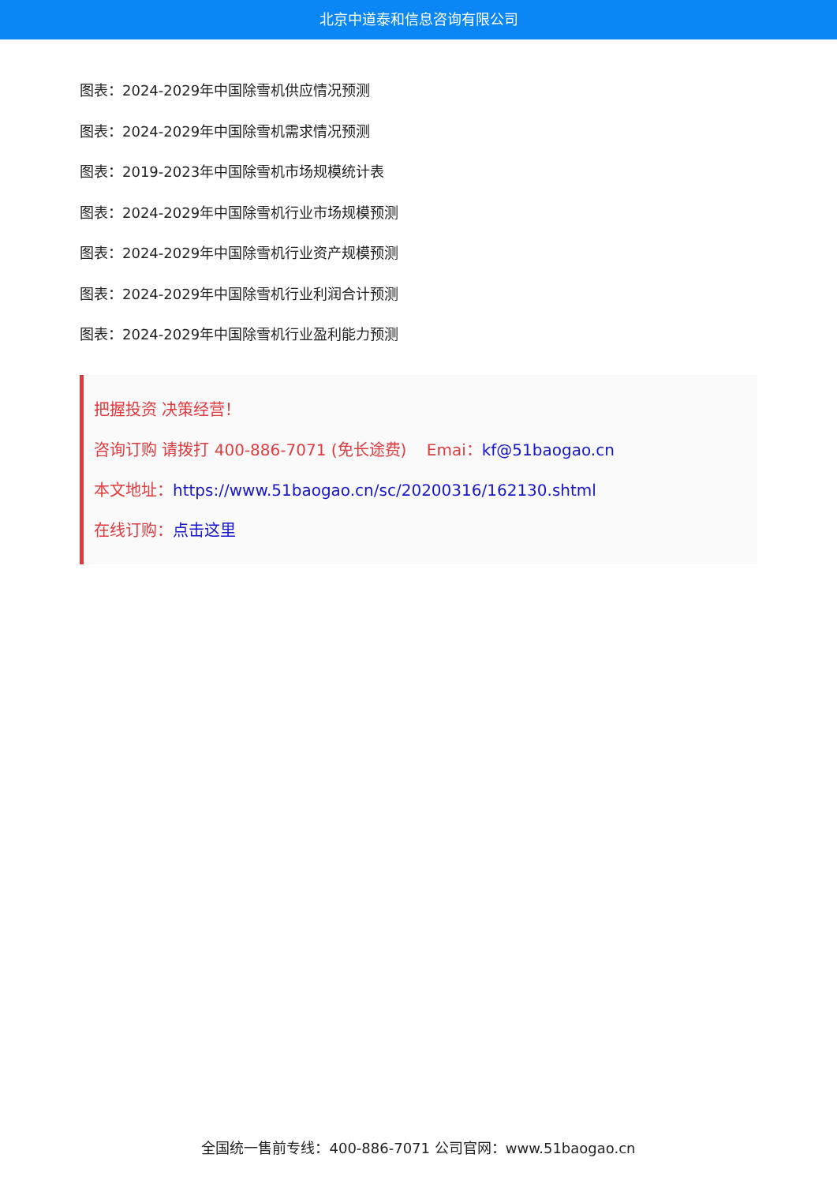北京中道泰和信息咨询有限公司
图表：2024-2029年中国除雪机供应情况预测
图表：2024-2029年中国除雪机需求情况预测
图表：2019-2023年中国除雪机市场规模统计表
图表：2024-2029年中国除雪机行业市场规模预测
图表：2024-2029年中国除雪机行业资产规模预测
图表：2024-2029年中国除雪机行业利润合计预测
图表：2024-2029年中国除雪机行业盈利能力预测
把握投资 决策经营！
咨询订购 请拨打 400-886-7071 (免长途费) Emai：kf@51baogao.cn
本文地址：https://www.51baogao.cn/sc/20200316/162130.shtml
在线订购：点击这里
全国统一售前专线：400-886-7071 公司官网：www.51baogao.cn